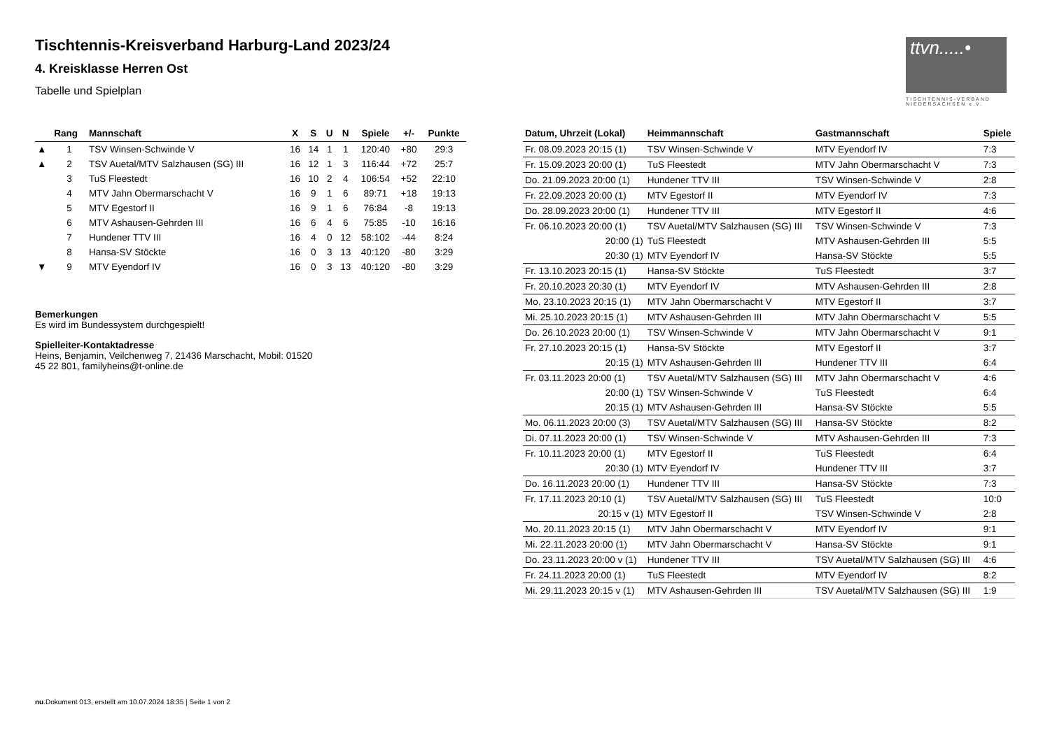ttvn.....•
TISCHTENNIS-VERBAND NIEDERSACHSEN e.V.
Tischtennis-Kreisverband Harburg-Land 2023/24
4. Kreisklasse Herren Ost
Tabelle und Spielplan
| | Rang | Mannschaft | X | S | U | N | Spiele | +/- | Punkte |
| --- | --- | --- | --- | --- | --- | --- | --- | --- | --- |
| ▲ | 1 | TSV Winsen-Schwinde V | 16 | 14 | 1 | 1 | 120:40 | +80 | 29:3 |
| ▲ | 2 | TSV Auetal/MTV Salzhausen (SG) III | 16 | 12 | 1 | 3 | 116:44 | +72 | 25:7 |
| | 3 | TuS Fleestedt | 16 | 10 | 2 | 4 | 106:54 | +52 | 22:10 |
| | 4 | MTV Jahn Obermarschacht V | 16 | 9 | 1 | 6 | 89:71 | +18 | 19:13 |
| | 5 | MTV Egestorf II | 16 | 9 | 1 | 6 | 76:84 | -8 | 19:13 |
| | 6 | MTV Ashausen-Gehrden III | 16 | 6 | 4 | 6 | 75:85 | -10 | 16:16 |
| | 7 | Hundener TTV III | 16 | 4 | 0 | 12 | 58:102 | -44 | 8:24 |
| | 8 | Hansa-SV Stöckte | 16 | 0 | 3 | 13 | 40:120 | -80 | 3:29 |
| ▼ | 9 | MTV Eyendorf IV | 16 | 0 | 3 | 13 | 40:120 | -80 | 3:29 |
Bemerkungen
Es wird im Bundessystem durchgespielt!
Spielleiter-Kontaktadresse
Heins, Benjamin, Veilchenweg 7, 21436 Marschacht, Mobil: 01520
45 22 801, familyheins@t-online.de
| Datum, Uhrzeit (Lokal) | Heimmannschaft | Gastmannschaft | Spiele |
| --- | --- | --- | --- |
| Fr. 08.09.2023 20:15 (1) | TSV Winsen-Schwinde V | MTV Eyendorf IV | 7:3 |
| Fr. 15.09.2023 20:00 (1) | TuS Fleestedt | MTV Jahn Obermarschacht V | 7:3 |
| Do. 21.09.2023 20:00 (1) | Hundener TTV III | TSV Winsen-Schwinde V | 2:8 |
| Fr. 22.09.2023 20:00 (1) | MTV Egestorf II | MTV Eyendorf IV | 7:3 |
| Do. 28.09.2023 20:00 (1) | Hundener TTV III | MTV Egestorf II | 4:6 |
| Fr. 06.10.2023 20:00 (1) | TSV Auetal/MTV Salzhausen (SG) III | TSV Winsen-Schwinde V | 7:3 |
| 20:00 (1) | TuS Fleestedt | MTV Ashausen-Gehrden III | 5:5 |
| 20:30 (1) | MTV Eyendorf IV | Hansa-SV Stöckte | 5:5 |
| Fr. 13.10.2023 20:15 (1) | Hansa-SV Stöckte | TuS Fleestedt | 3:7 |
| Fr. 20.10.2023 20:30 (1) | MTV Eyendorf IV | MTV Ashausen-Gehrden III | 2:8 |
| Mo. 23.10.2023 20:15 (1) | MTV Jahn Obermarschacht V | MTV Egestorf II | 3:7 |
| Mi. 25.10.2023 20:15 (1) | MTV Ashausen-Gehrden III | MTV Jahn Obermarschacht V | 5:5 |
| Do. 26.10.2023 20:00 (1) | TSV Winsen-Schwinde V | MTV Jahn Obermarschacht V | 9:1 |
| Fr. 27.10.2023 20:15 (1) | Hansa-SV Stöckte | MTV Egestorf II | 3:7 |
| 20:15 (1) | MTV Ashausen-Gehrden III | Hundener TTV III | 6:4 |
| Fr. 03.11.2023 20:00 (1) | TSV Auetal/MTV Salzhausen (SG) III | MTV Jahn Obermarschacht V | 4:6 |
| 20:00 (1) | TSV Winsen-Schwinde V | TuS Fleestedt | 6:4 |
| 20:15 (1) | MTV Ashausen-Gehrden III | Hansa-SV Stöckte | 5:5 |
| Mo. 06.11.2023 20:00 (3) | TSV Auetal/MTV Salzhausen (SG) III | Hansa-SV Stöckte | 8:2 |
| Di. 07.11.2023 20:00 (1) | TSV Winsen-Schwinde V | MTV Ashausen-Gehrden III | 7:3 |
| Fr. 10.11.2023 20:00 (1) | MTV Egestorf II | TuS Fleestedt | 6:4 |
| 20:30 (1) | MTV Eyendorf IV | Hundener TTV III | 3:7 |
| Do. 16.11.2023 20:00 (1) | Hundener TTV III | Hansa-SV Stöckte | 7:3 |
| Fr. 17.11.2023 20:10 (1) | TSV Auetal/MTV Salzhausen (SG) III | TuS Fleestedt | 10:0 |
| 20:15 v (1) | MTV Egestorf II | TSV Winsen-Schwinde V | 2:8 |
| Mo. 20.11.2023 20:15 (1) | MTV Jahn Obermarschacht V | MTV Eyendorf IV | 9:1 |
| Mi. 22.11.2023 20:00 (1) | MTV Jahn Obermarschacht V | Hansa-SV Stöckte | 9:1 |
| Do. 23.11.2023 20:00 v (1) | Hundener TTV III | TSV Auetal/MTV Salzhausen (SG) III | 4:6 |
| Fr. 24.11.2023 20:00 (1) | TuS Fleestedt | MTV Eyendorf IV | 8:2 |
| Mi. 29.11.2023 20:15 v (1) | MTV Ashausen-Gehrden III | TSV Auetal/MTV Salzhausen (SG) III | 1:9 |
nu.Dokument 013, erstellt am 10.07.2024 18:35 | Seite 1 von 2